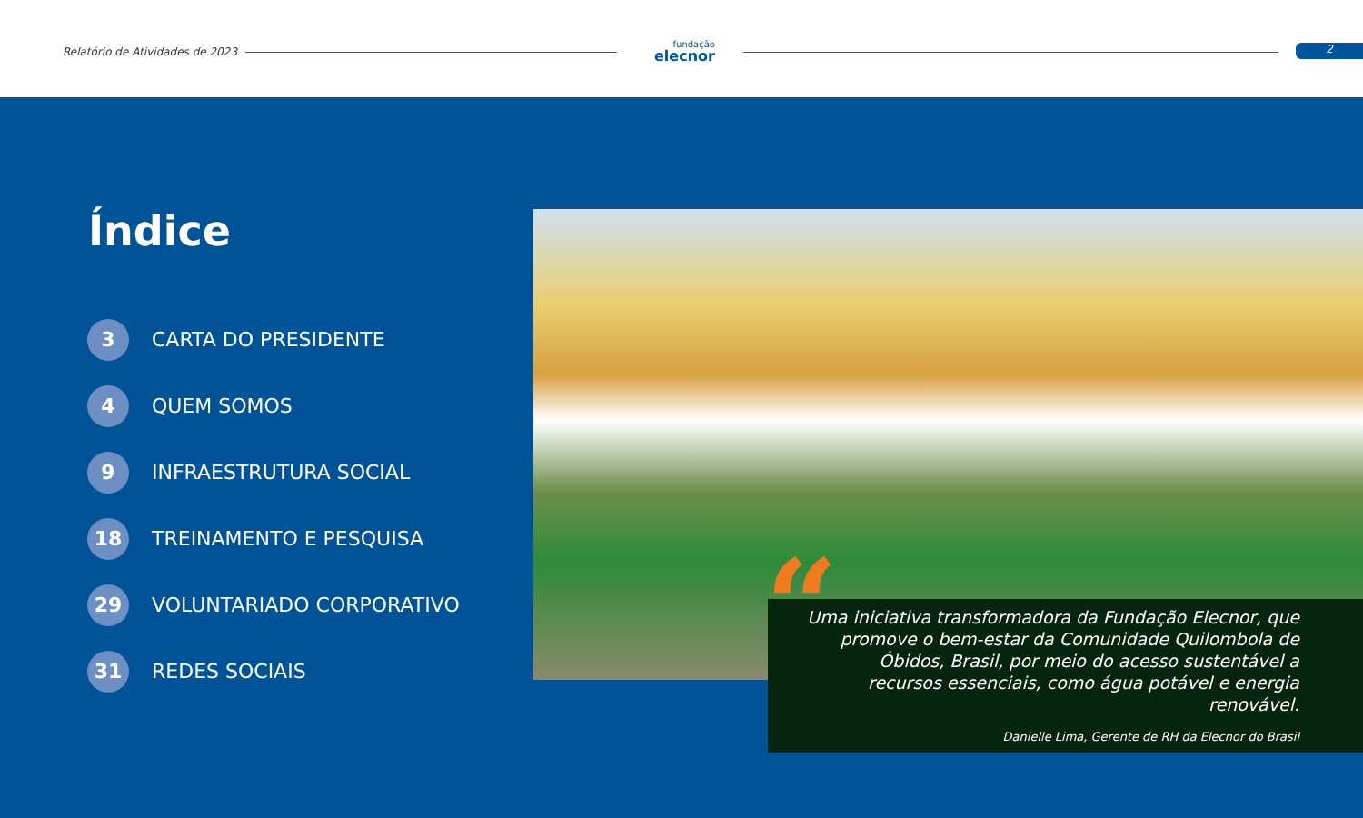Relatório de Atividades de 2023
fundação
elecnor
2
Índice
3 CARTA DO PRESIDENTE
4 QUEM SOMOS
9 INFRAESTRUTURA SOCIAL
18 TREINAMENTO E PESQUISA
29 VOLUNTARIADO CORPORATIVO
31 REDES SOCIAIS
Uma iniciativa transformadora da Fundação Elecnor, que promove o bem-estar da Comunidade Quilombola de Óbidos, Brasil, por meio do acesso sustentável a recursos essenciais, como água potável e energia renovável.
Danielle Lima, Gerente de RH da Elecnor do Brasil
“